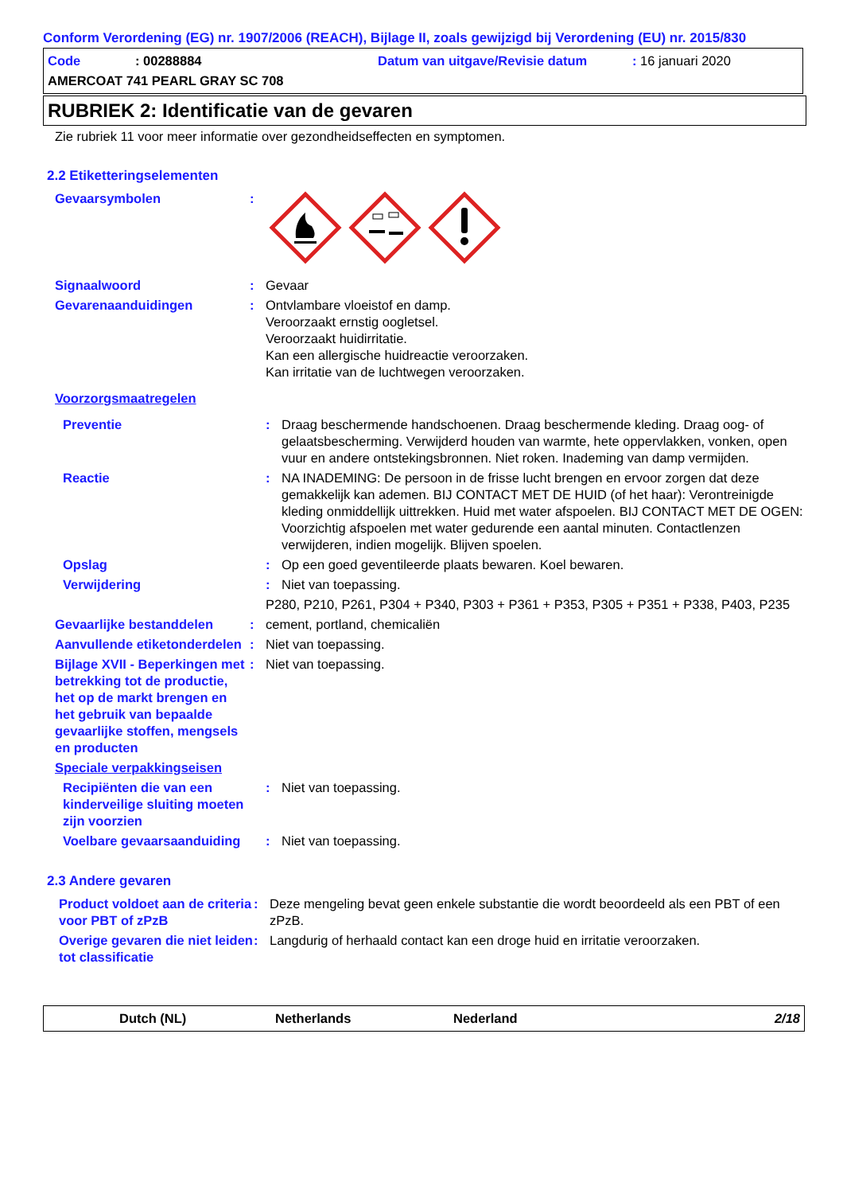Conform Verordening (EG) nr. 1907/2006 (REACH), Bijlage II, zoals gewijzigd bij Verordening (EU) nr. 2015/830
Code: 00288884 Datum van uitgave/Revisie datum: 16 januari 2020
AMERCOAT 741 PEARL GRAY SC 708
RUBRIEK 2: Identificatie van de gevaren
Zie rubriek 11 voor meer informatie over gezondheidseffecten en symptomen.
2.2 Etiketteringselementen
Gevaarsymbolen :
Signaalwoord : Gevaar
Gevarenaanduidingen : Ontvlambare vloeistof en damp.
Veroorzaakt ernstig oogletsel.
Veroorzaakt huidirritatie.
Kan een allergische huidreactie veroorzaken.
Kan irritatie van de luchtwegen veroorzaken.
Voorzorgsmaatregelen
Preventie : Draag beschermende handschoenen. Draag beschermende kleding. Draag oog- of gelaatsbescherming. Verwijderd houden van warmte, hete oppervlakken, vonken, open vuur en andere ontstekingsbronnen. Niet roken. Inademing van damp vermijden.
Reactie : NA INADEMING: De persoon in de frisse lucht brengen en ervoor zorgen dat deze gemakkelijk kan ademen. BIJ CONTACT MET DE HUID (of het haar): Verontreinigde kleding onmiddellijk uittrekken. Huid met water afspoelen. BIJ CONTACT MET DE OGEN: Voorzichtig afspoelen met water gedurende een aantal minuten. Contactlenzen verwijderen, indien mogelijk. Blijven spoelen.
Opslag : Op een goed geventileerde plaats bewaren. Koel bewaren.
Verwijdering : Niet van toepassing.
P280, P210, P261, P304 + P340, P303 + P361 + P353, P305 + P351 + P338, P403, P235
Gevaarlijke bestanddelen : cement, portland, chemicaliën
Aanvullende etiketonderdelen
: Niet van toepassing.
Bijlage XVII - Beperkingen met betrekking tot de productie, het op de markt brengen en het gebruik van bepaalde gevaarlijke stoffen, mengsels en producten
: Niet van toepassing.
Speciale verpakkingseisen
Recipiënten die van een kinderveilige sluiting moeten zijn voorzien
: Niet van toepassing.
Voelbare gevaarsaanduiding
: Niet van toepassing.
2.3 Andere gevaren
Product voldoet aan de criteria voor PBT of zPzB
: Deze mengeling bevat geen enkele substantie die wordt beoordeeld als een PBT of een zPzB.
Overige gevaren die niet leiden tot classificatie
: Langdurig of herhaald contact kan een droge huid en irritatie veroorzaken.
Dutch (NL) Netherlands Nederland 2/18